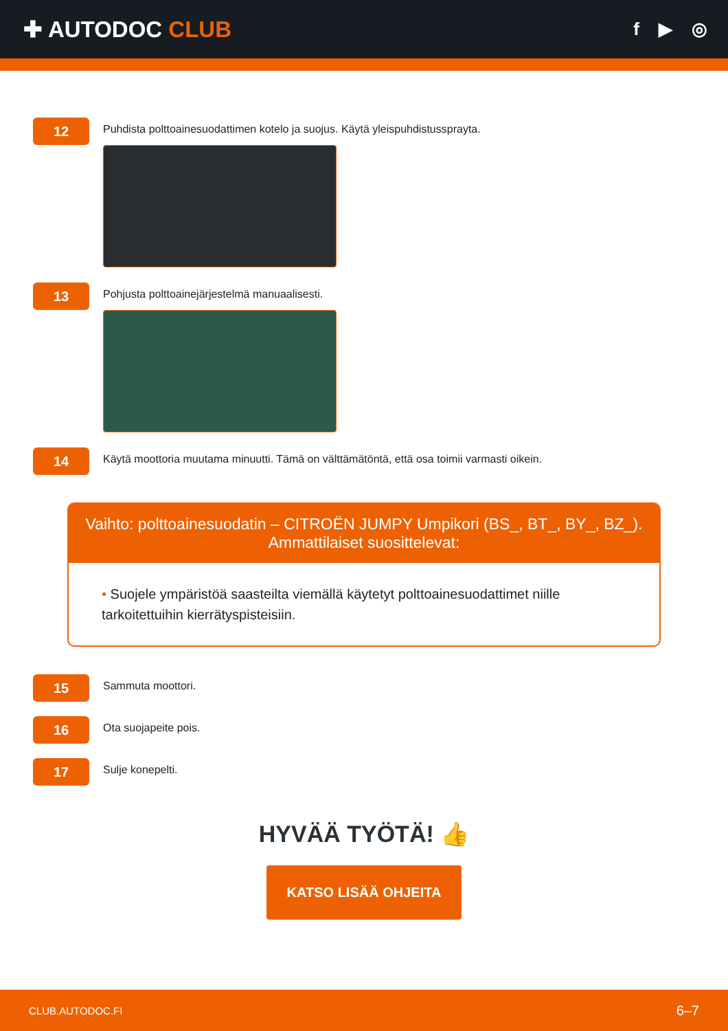✚ AUTODOC CLUB
f ▶ ◎
12
Puhdista polttoainesuodattimen kotelo ja suojus. Käytä yleispuhdistussprayta.
13
Pohjusta polttoainejärjestelmä manuaalisesti.
14
Käytä moottoria muutama minuutti. Tämä on välttämätöntä, että osa toimii varmasti oikein.
Vaihto: polttoainesuodatin – CITROËN JUMPY Umpikori (BS_, BT_, BY_, BZ_).
Ammattilaiset suosittelevat:
• Suojele ympäristöä saasteilta viemällä käytetyt polttoainesuodattimet niille tarkoitettuihin kierrätyspisteisiin.
15
Sammuta moottori.
16
Ota suojapeite pois.
17
Sulje konepelti.
HYVÄÄ TYÖTÄ! 👍
KATSO LISÄÄ OHJEITA
CLUB.AUTODOC.FI 6–7